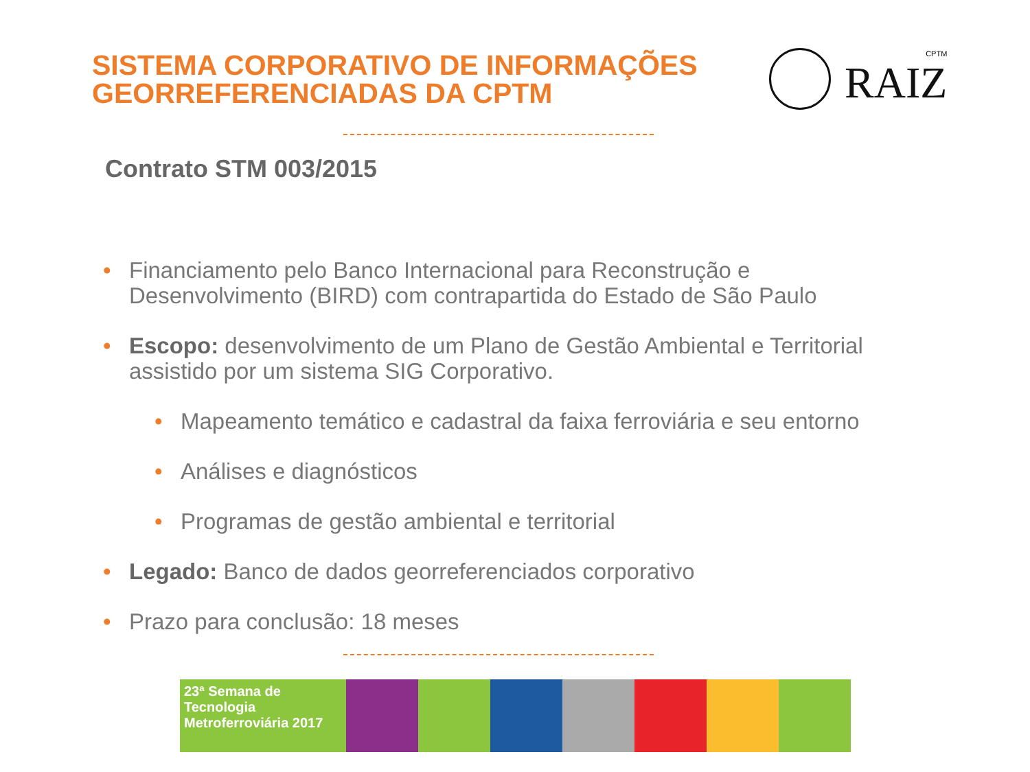SISTEMA CORPORATIVO DE INFORMAÇÕES
GEORREFERENCIADAS DA CPTM
CPTM
RAIZ
Contrato STM 003/2015
• Financiamento pelo Banco Internacional para Reconstrução e Desenvolvimento (BIRD) com contrapartida do Estado de São Paulo
• Escopo: desenvolvimento de um Plano de Gestão Ambiental e Territorial assistido por um sistema SIG Corporativo.
• Mapeamento temático e cadastral da faixa ferroviária e seu entorno
• Análises e diagnósticos
• Programas de gestão ambiental e territorial
• Legado: Banco de dados georreferenciados corporativo
• Prazo para conclusão: 18 meses
23ª Semana de
Tecnologia
Metroferroviária 2017